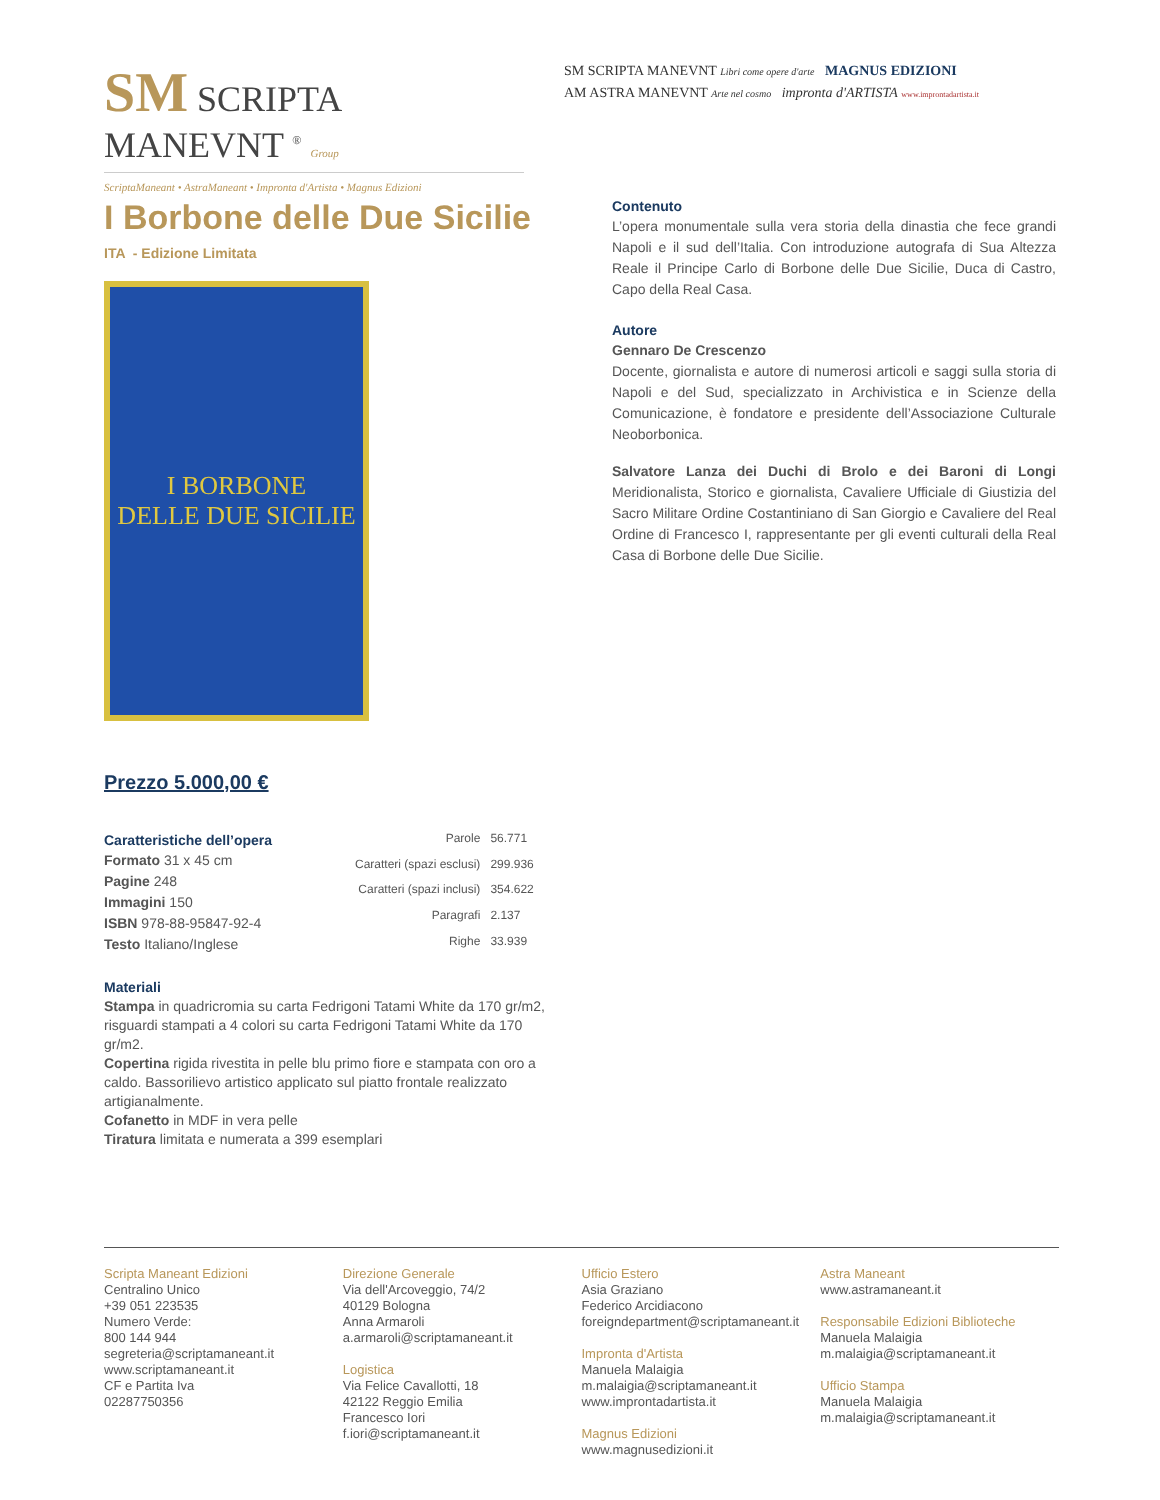SM SCRIPTA MANEVNT <sup>®</sup> Group
ScriptaManeant • AstraManeant • Impronta d'Artista • Magnus Edizioni
SM SCRIPTA MANEVNT Libri come opere d'arte MAGNUS EDIZIONI
AM ASTRA MANEVNT Arte nel cosmo impronta d'ARTISTA www.improntadartista.it
I Borbone delle Due Sicilie
ITA - Edizione Limitata
I BORBONE
DELLE DUE SICILIE
Prezzo 5.000,00 €
Caratteristiche dell’opera
Formato 31 x 45 cm
Pagine 248
Immagini 150
ISBN 978-88-95847-92-4
Testo Italiano/Inglese
| Parole | 56.771 |
| Caratteri (spazi esclusi) | 299.936 |
| Caratteri (spazi inclusi) | 354.622 |
| Paragrafi | 2.137 |
| Righe | 33.939 |
Materiali
Stampa in quadricromia su carta Fedrigoni Tatami White da 170 gr/m2, risguardi stampati a 4 colori su carta Fedrigoni Tatami White da 170 gr/m2.
Copertina rigida rivestita in pelle blu primo fiore e stampata con oro a caldo. Bassorilievo artistico applicato sul piatto frontale realizzato artigianalmente.
Cofanetto in MDF in vera pelle
Tiratura limitata e numerata a 399 esemplari
Contenuto
L’opera monumentale sulla vera storia della dinastia che fece grandi Napoli e il sud dell’Italia. Con introduzione autografa di Sua Altezza Reale il Principe Carlo di Borbone delle Due Sicilie, Duca di Castro, Capo della Real Casa.
Autore
Gennaro De Crescenzo
Docente, giornalista e autore di numerosi articoli e saggi sulla storia di Napoli e del Sud, specializzato in Archivistica e in Scienze della Comunicazione, è fondatore e presidente dell’Associazione Culturale Neoborbonica.
Salvatore Lanza dei Duchi di Brolo e dei Baroni di Longi Meridionalista, Storico e giornalista, Cavaliere Ufficiale di Giustizia del Sacro Militare Ordine Costantiniano di San Giorgio e Cavaliere del Real Ordine di Francesco I, rappresentante per gli eventi culturali della Real Casa di Borbone delle Due Sicilie.
Scripta Maneant Edizioni
Centralino Unico
+39 051 223535
Numero Verde:
800 144 944
segreteria@scriptamaneant.it
www.scriptamaneant.it
CF e Partita Iva
02287750356
Direzione Generale
Via dell'Arcoveggio, 74/2
40129 Bologna
Anna Armaroli
a.armaroli@scriptamaneant.it
Logistica
Via Felice Cavallotti, 18
42122 Reggio Emilia
Francesco Iori
f.iori@scriptamaneant.it
Ufficio Estero
Asia Graziano
Federico Arcidiacono
foreigndepartment@scriptamaneant.it
Impronta d'Artista
Manuela Malaigia
m.malaigia@scriptamaneant.it
www.improntadartista.it
Magnus Edizioni
www.magnusedizioni.it
Astra Maneant
www.astramaneant.it
Responsabile Edizioni Biblioteche
Manuela Malaigia
m.malaigia@scriptamaneant.it
Ufficio Stampa
Manuela Malaigia
m.malaigia@scriptamaneant.it